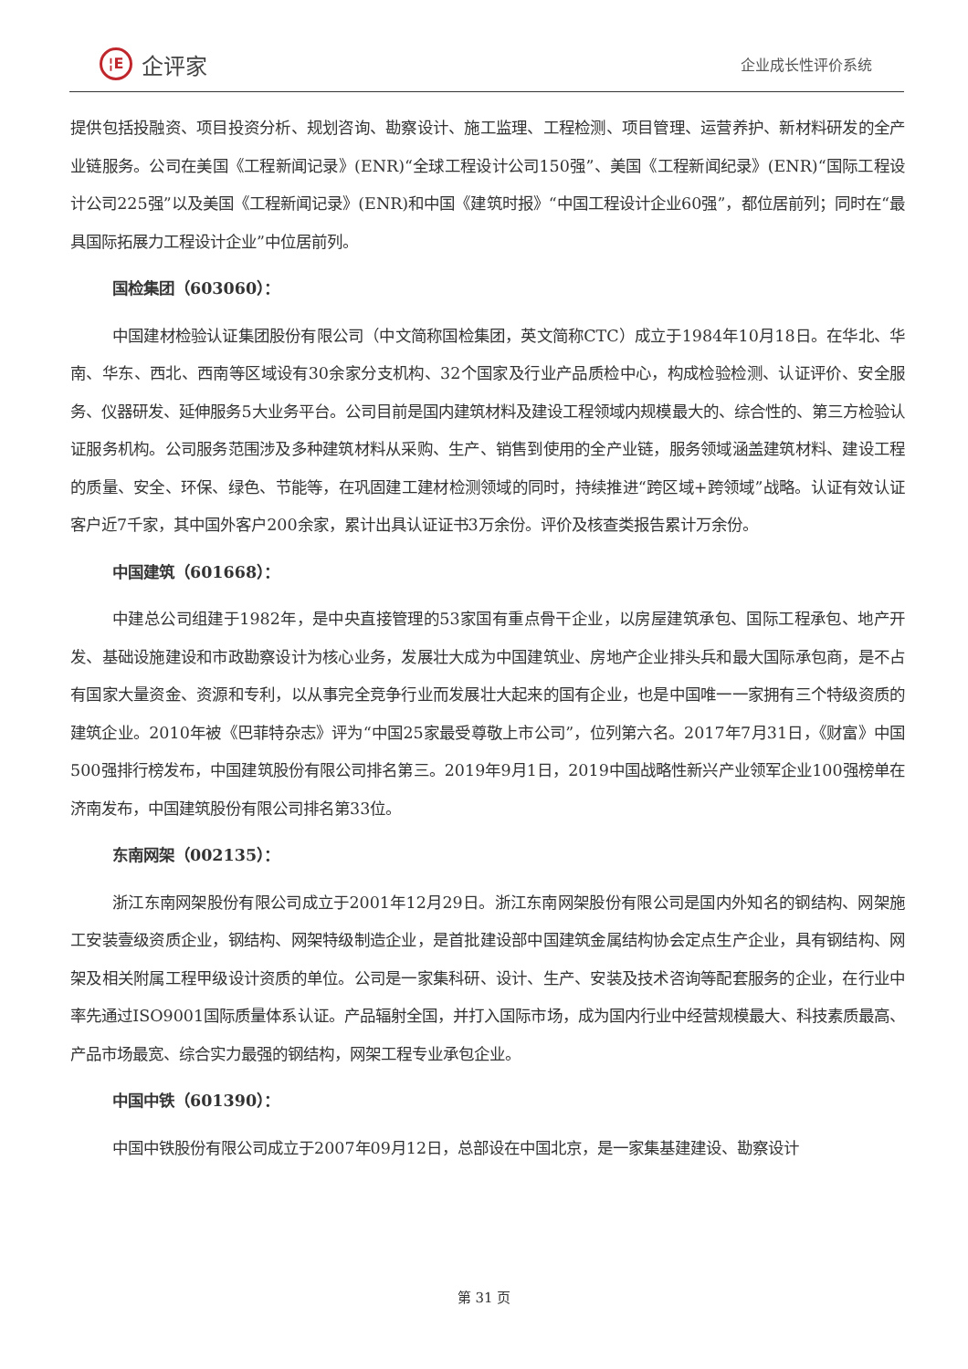¦E
企评家
企业成长性评价系统
提供包括投融资、项目投资分析、规划咨询、勘察设计、施工监理、工程检测、项目管理、运营养护、新材料研发的全产业链服务。公司在美国《工程新闻记录》(ENR)“全球工程设计公司150强”、美国《工程新闻纪录》(ENR)“国际工程设计公司225强”以及美国《工程新闻记录》(ENR)和中国《建筑时报》“中国工程设计企业60强”，都位居前列；同时在“最具国际拓展力工程设计企业”中位居前列。
国检集团（603060）：
中国建材检验认证集团股份有限公司（中文简称国检集团，英文简称CTC）成立于1984年10月18日。在华北、华南、华东、西北、西南等区域设有30余家分支机构、32个国家及行业产品质检中心，构成检验检测、认证评价、安全服务、仪器研发、延伸服务5大业务平台。公司目前是国内建筑材料及建设工程领域内规模最大的、综合性的、第三方检验认证服务机构。公司服务范围涉及多种建筑材料从采购、生产、销售到使用的全产业链，服务领域涵盖建筑材料、建设工程的质量、安全、环保、绿色、节能等，在巩固建工建材检测领域的同时，持续推进“跨区域+跨领域”战略。认证有效认证客户近7千家，其中国外客户200余家，累计出具认证证书3万余份。评价及核查类报告累计万余份。
中国建筑（601668）：
中建总公司组建于1982年，是中央直接管理的53家国有重点骨干企业，以房屋建筑承包、国际工程承包、地产开发、基础设施建设和市政勘察设计为核心业务，发展壮大成为中国建筑业、房地产企业排头兵和最大国际承包商，是不占有国家大量资金、资源和专利，以从事完全竞争行业而发展壮大起来的国有企业，也是中国唯一一家拥有三个特级资质的建筑企业。2010年被《巴菲特杂志》评为“中国25家最受尊敬上市公司”，位列第六名。2017年7月31日，《财富》中国500强排行榜发布，中国建筑股份有限公司排名第三。2019年9月1日，2019中国战略性新兴产业领军企业100强榜单在济南发布，中国建筑股份有限公司排名第33位。
东南网架（002135）：
浙江东南网架股份有限公司成立于2001年12月29日。浙江东南网架股份有限公司是国内外知名的钢结构、网架施工安装壹级资质企业，钢结构、网架特级制造企业，是首批建设部中国建筑金属结构协会定点生产企业，具有钢结构、网架及相关附属工程甲级设计资质的单位。公司是一家集科研、设计、生产、安装及技术咨询等配套服务的企业，在行业中率先通过ISO9001国际质量体系认证。产品辐射全国，并打入国际市场，成为国内行业中经营规模最大、科技素质最高、产品市场最宽、综合实力最强的钢结构，网架工程专业承包企业。
中国中铁（601390）：
中国中铁股份有限公司成立于2007年09月12日，总部设在中国北京，是一家集基建建设、勘察设计
第 31 页